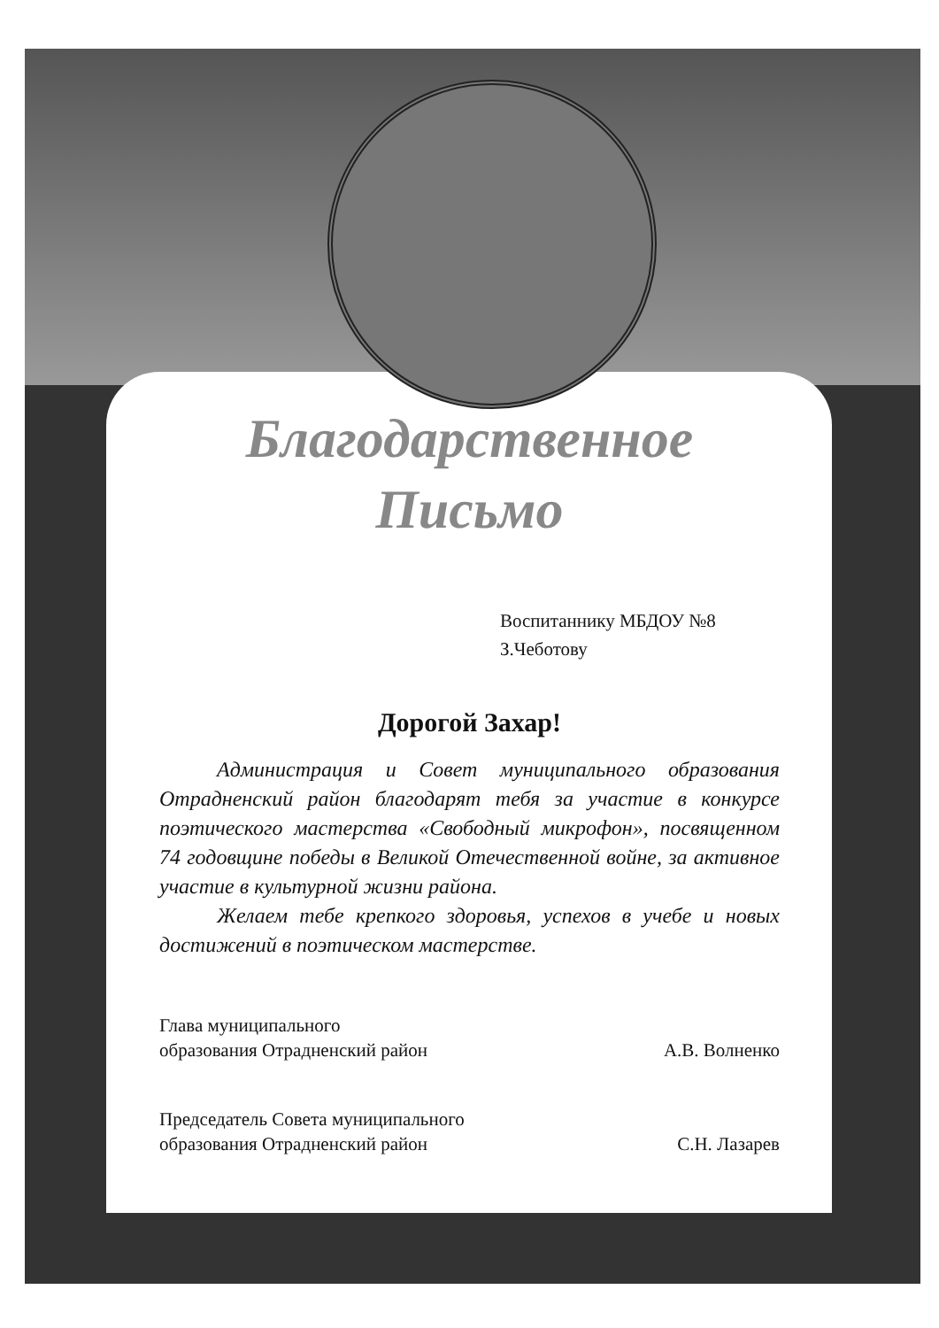Благодарственное
Письмо
Воспитаннику МБДОУ №8
З.Чеботову
Дорогой Захар!
Администрация и Совет муниципального образования Отрадненский район благодарят тебя за участие в конкурсе поэтического мастерства «Свободный микрофон», посвященном 74 годовщине победы в Великой Отечественной войне, за активное участие в культурной жизни района.
Желаем тебе крепкого здоровья, успехов в учебе и новых достижений в поэтическом мастерстве.
Глава муниципального
образования Отрадненский район
А.В. Волненко
Председатель Совета муниципального
образования Отрадненский район
С.Н. Лазарев